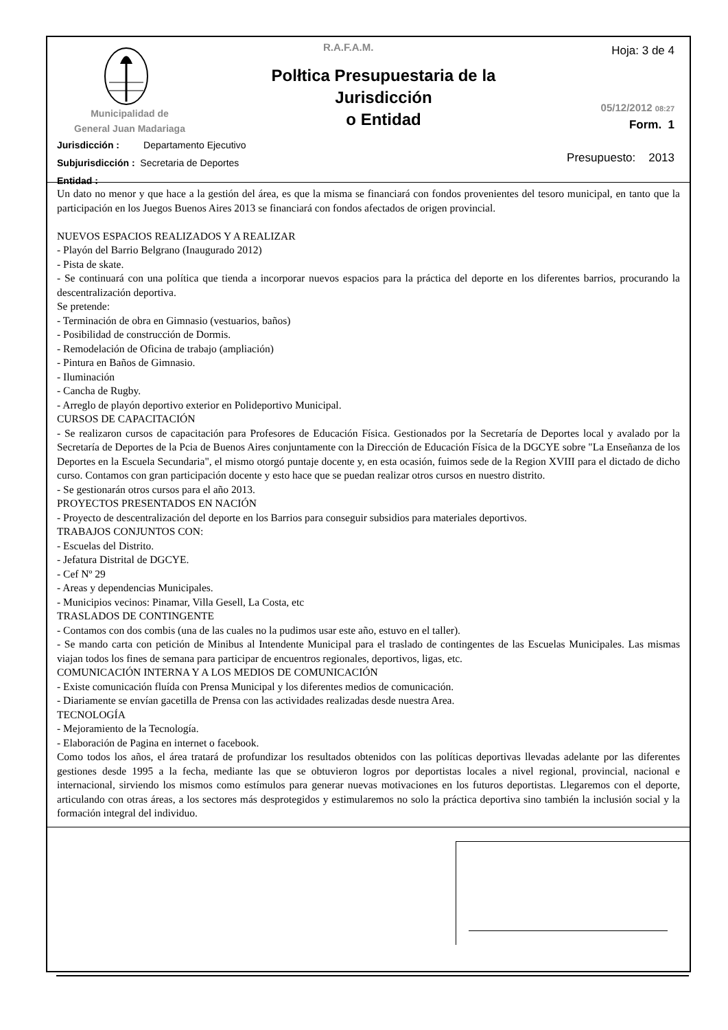R.A.F.A.M. Hoja: 3 de 4
Polłtica Presupuestaria de la Jurisdicción
o Entidad
Municipalidad de
General Juan Madariaga
05/12/2012 08:27
Form. 1
Jurisdicción : Departamento Ejecutivo
Subjurisdicción : Secretaria de Deportes
Entidad :
Presupuesto: 2013
Un dato no menor y que hace a la gestión del área, es que la misma se financiará con fondos provenientes del tesoro municipal, en tanto que la participación en los Juegos Buenos Aires 2013 se financiará con fondos afectados de origen provincial.
NUEVOS ESPACIOS REALIZADOS Y A REALIZAR
- Playón del Barrio Belgrano (Inaugurado 2012)
- Pista de skate.
- Se continuará con una política que tienda a incorporar nuevos espacios para la práctica del deporte en los diferentes barrios, procurando la descentralización deportiva.
Se pretende:
- Terminación de obra en Gimnasio (vestuarios, baños)
- Posibilidad de construcción de Dormis.
- Remodelación de Oficina de trabajo (ampliación)
- Pintura en Baños de Gimnasio.
- Iluminación
- Cancha de Rugby.
- Arreglo de playón deportivo exterior en Polideportivo Municipal.
CURSOS DE CAPACITACIÓN
- Se realizaron cursos de capacitación para Profesores de Educación Física. Gestionados por la Secretaría de Deportes local y avalado por la Secretaría de Deportes de la Pcia de Buenos Aires conjuntamente con la Dirección de Educación Física de la DGCYE sobre "La Enseñanza de los Deportes en la Escuela Secundaria", el mismo otorgó puntaje docente y, en esta ocasión, fuimos sede de la Region XVIII para el dictado de dicho curso. Contamos con gran participación docente y esto hace que se puedan realizar otros cursos en nuestro distrito.
- Se gestionarán otros cursos para el año 2013.
PROYECTOS PRESENTADOS EN NACIÓN
- Proyecto de descentralización del deporte en los Barrios para conseguir subsidios para materiales deportivos.
TRABAJOS CONJUNTOS CON:
- Escuelas del Distrito.
- Jefatura Distrital de DGCYE.
- Cef Nº 29
- Areas y dependencias Municipales.
- Municipios vecinos: Pinamar, Villa Gesell, La Costa, etc
TRASLADOS DE CONTINGENTE
- Contamos con dos combis (una de las cuales no la pudimos usar este año, estuvo en el taller).
- Se mando carta con petición de Minibus al Intendente Municipal para el traslado de contingentes de las Escuelas Municipales. Las mismas viajan todos los fines de semana para participar de encuentros regionales, deportivos, ligas, etc.
COMUNICACIÓN INTERNA Y A LOS MEDIOS DE COMUNICACIÓN
- Existe comunicación fluída con Prensa Municipal y los diferentes medios de comunicación.
- Diariamente se envían gacetilla de Prensa con las actividades realizadas desde nuestra Area.
TECNOLOGÍA
- Mejoramiento de la Tecnología.
- Elaboración de Pagina en internet o facebook.
Como todos los años, el área tratará de profundizar los resultados obtenidos con las políticas deportivas llevadas adelante por las diferentes gestiones desde 1995 a la fecha, mediante las que se obtuvieron logros por deportistas locales a nivel regional, provincial, nacional e internacional, sirviendo los mismos como estímulos para generar nuevas motivaciones en los futuros deportistas. Llegaremos con el deporte, articulando con otras áreas, a los sectores más desprotegidos y estimularemos no solo la práctica deportiva sino también la inclusión social y la formación integral del individuo.